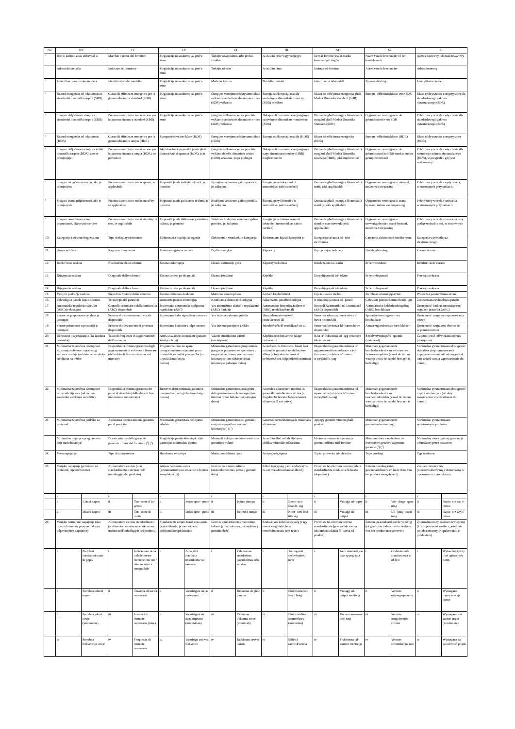| No. | HR | | IT | | LV | | LT | | HU | | MT | | NL | | PL | |
| --- | --- | --- | --- | --- | --- | --- | --- | --- | --- | --- | --- | --- | --- | --- | --- | --- |
| <sup>1</sup> | Ime ili zaštitni znak dobavljač a | | Marchio o nome del fornitore | | Piegādātāja nosaukums vai preču zīme | | Tiekėjo pavadinimas arba prekės ženklas | | A szállító neve vagy védjegye | | Isem il-fornitur jew il-marka kummerċjali tiegħu | | Naam van de leverancier of het handelsmerk | | Nazwa dostawcy lub znak towarowy | |
| | Adresa dobavljača | | Indirizzo del fornitore | | Piegādātāja nosaukums vai preču zīme | | Tiekėjo adresas | | A szállító címe | | Indirizz tal-fornitur | | Adres van de leverancier | | Adres dostawcy | |
| <sup>2</sup> | Identifikacijska oznaka modela | | Identificativo del modello | | Piegādātāja nosaukums vai preču zīme | | Modelio žymuo | | Modellazonosító | | Identifikatur tal-mudell | | Typeaanduiding | | Identyfikator modelu | |
| <sup>3</sup> | Razred energetske uč inkovitosti za standardni dinamički raspon (SDR) | | Classe di efficienza energetica per la gamma dinamica standard (SDR) | | Piegādātāja nosaukums vai preču zīme | | Energijos vartojimo efektyvumo klasė veikiant standartinės dinaminės srities (SDR) veiksena | | Energiahatékonysági osztály szabványos dinamikatartomá ny (SDR) esetében | | Klassi tal-effiċjenza enerġetika għall-Medda Dinamika standard (SDR) | | Energie- efficiëntieklasse voor SDR | | Klasa efektywności energetycznej dla standardowego zakresu dynamicznego (SDR) | |
| <sup>4</sup> | Snaga u uključenom stanju za standardni dinamički raspon (SDR) | | Potenza assorbita in modo acceso per la gamma dinamica standard (SDR) | | Piegādātāja nosaukums vai preču zīme | | Įjungties veiksenos galios poreikis veikiant standartinės dinaminės srities (SDR) veiksena | | Bekapcsolt üzemmód energiaigénye szabványos dinamikatartományban (SDR) | | Domanda għall- enerġija fil-modalità mixgħul għall-Medda Dinamika Standard (SDR) | | Opgenomen vermogen in de gebruiksstand voor SDR | | Pobór mocy w trybie włą czenia dla standardowego zakresu dynamicznego (SDR) | |
| <sup>5</sup> | Razred energetske uč inkovitosti (HDR) | | Classe di efficienza energetica per la gamma dinamica ampia (HDR) | | Energoefektivitātes klase ( HDR ) | | Energijos vartojimo efektyvumo klasė (HDR) | | Energiahatékonysági osztály (HDR) | | Klassi tal-effiċjenza enerġetika (HDR) | | Energie- efficiëntieklasse (HDR) | | Klasa efektywności energetycznej (HDR) | |
| <sup>6</sup> | Snaga u uključenom stanju za veliki dinamički raspon (HDR), ako se primjenjuje. | | Potenza assorbita in modo acceso per la gamma dinamica ampia (HDR), se pertinente | | Aktīvā režīmā pieprasītā jauda plašā dinamiskajā diapazonā ( HDR ), ja ir | | Įjungties veiksenos galios poreikis veikiant didelės dinaminės srities (HDR) veiksena, jeigu ji įdiegta | | Bekapcsolt üzemmód energiaigénye nagy dinamikatartomány (HDR) megléte esetén | | Domanda għall- enerġija fil-modalità mixgħul għall-Medda Dinamika Qawwija (HDR), jekk implimentat | | Opgenomen vermogen in de gebruiksstand in HDR-modus, indien geïmplementeerd | | Pobór mocy w trybie włą czenia dla szerokiego zakresu dynamicznego (HDR), w przypadku gdy jest realizowany. | |
| <sup>7</sup> | Snaga u isključenom stanju, ako je primjenjivo | | Potenza assorbita in modo spento, se applicabile | | Pieprasītā jauda izslēgtā režīm ā, ja piemēro | | Išjungties veiksenos galios poreikis, jei taikytina | | Energiaigény kikapcsolt ü zemmódban (adott esetben) | | Domanda għall- enerġija fil-modalità mitfi, jekk applikabbli | | Opgenomen vermogen in uitstand, indien van toepassing | | Pobór mocy w trybie wyłą czenia, w stosownych przypadkach. | |
| <sup>8</sup> | Snaga u stanju pripravnosti, ako je primjenjivo | | Potenza assorbita in modo stand-by, se applicabile | | Pieprasītā jauda gaidstāves re žīmā, ja piemēro | | Budėjimo veiksenos galios poreikis, jei taikytina | | Energiaigény készenléti ü zemmódban (adott esetben) | | Domanda għall- enerġija fil-modalità standby, jekk applikabbli | | Opgenomen vermogen in stand-bystand, indien van toepassing | | Pobór mocy w trybie czuwania, w stosownych przypadkach. | |
| <sup>9</sup> | Snaga u umreženom stanju pripravnosti, ako je primjenjivo | | Potenza assorbita in modo stand-by in rete, se applicabile | | Pieprasītā jauda tīklierosas gaidstāves režīmā, ja piemēro | | Tinklinės budėjimo veiksenos galios poreikis, jei taikytina | | Energiaigény hálózatvezérelt készenléti üzemmódban (adott esetben) | | Domanda għall- enerġija fil-modalità standby man-netwerk, jekk applikabbli | | Opgenomen vermogen in netwerkgebonden stand-bystand, indien van toepassing | | Pobór mocy w trybie czuwania przy podłączeniu do sieci, w stosownych | |
| 10. | Kategorija elektroničkog zaslona | | Tipo di display elettronico | | Elektroniskā displeja kategorija | | Elektroninio vaizduoklio kategorija | | Elektronikus kijelző kategóriá ja | | Kategorija tal-unità tal- wiri elettronika | | Categorie elektronisch beeldscherm | | Kategoria wyświetlacza elektronicznego | |
| 11. | Omjer veličine | | Rapporto dimensioni | | Platuma/augstuma samērs | | Dydžio santykis | | Képarány | | Il-proporzjon tad-daqs | | Beeldverhouding | | Format obrazu | |
| 12. | Razlučivost zaslona | | Risoluzione dello schermo | | Ekrāna izšķirtspēja | | Ekrano skiriamoji geba | | Képernyőfelbontás | | Riżoluzzjoni tal-iskrin | | Schermresolutie | | Rozdzielczość ekranu | |
| 13. | Dijagonala zaslona | | Diagonale dello schermo | | Ekrāna izmērs pa diagonāli | | Ekrano įstrižainė | | Képátló | | Daqs dijagonali tal- iskrin | | Schermdiagonaal | | Przekątna ekranu | |
| 14. | Dijagonala zaslona | | Diagonale dello schermo | | Ekrāna izmērs pa diagonāli | | Ekrano įstrižainė | | Képátló | | Daqs dijagonali tal- iskrin | | Schermdiagonaal | | Przekątna ekranu | |
| 15. | Vidljivo područje zaslona | | Superficie visibile dello schermo | | Ekrāna redzamais laukums | | Matomas ekrano plotas | | Látható kijelzőfelület | | Erja tal-iskrin viżibbli | | Zichtbaar schermoppervlak | | Widoczna powierzchnia ekranu | |
| 16. | Tehnologija panela koja se koristi | | Tecnologia del pannello | | Izmantotā paneļu tehnoloģija | | Naudojama ekrano technologija | | Alkalmazott paneltechnológia | | It-teknoloġija użata tal- panell | | Gebruikte platteschermtechnolo- gie | | Zastosowana technologia panelu | |
| 17. | Automatska regulacija svjetline (ABC) je dostupna | | Controllo automatico della luminosità (ABC) disponibile | | Ir pieejama automātiska spilgtuma regulēšana ( ABC ) | | Yra automatinio skaisčio reguliavimo (ABC) funkcija | | Automatikus fényerőszabályoz ó (ABC) rendelkezésre áll | | Kontroll Awtomatiku tal-Luminożità (ABC) disponibbli | | Automatische helderheidsregeling (ABC) beschikbaar | | Dostępność funkcji automatycznej regulacji jasno ści (ABC) | |
| 18. | Senzor za prepoznavanje glasa je dostupan | | Sensore di riconoscimento vocale disponibile | | Ir pieejams balss atpazīšanas sensors | | Yra balso atpažinimo jutiklis | | Hangfelismerő érzékelő rendelkezésre áll | | Senser ta' rikonoxximent tal-vu ċi huwa disponibbli | | Spraakherkenningssen- sor beschikbaar | | Dostępność czujnika rozpoznawania mowy | |
| 19. | Senzor prisutnosti u prostoriji je dostupan | | Sensore di rilevamento di presenza disponibile | | Ir pieejams klātbūtnes telpā sensors | | Yra buvimo patalpoje jutiklis | | Jelenlétérzékelő rendelkezé sre áll | | Senser tal-preżenza fil- kamra huwa disponibbli | | Aanwezigheidssensor beschikbaar | | Dostępność czujników obecno ści w pomieszczeniu | |
| 20. | Učestalost osvježavanja slike (zadana postavka) | | Tasso di frequenza di aggiornamento dell'immagine | | Attēla atsvaidzes intensitāte (parastā konfigurācija) | | Vaizdo atnaujinimo dažnis (nustatytasis) | | Képfrissítési frekvencia (alapé rtelmezett) | | Rata ta' frekwenza tal- aġġ ornament tal- immaġni | | Beeldverversingsfre- quentie (standaard) | | Częstotliwość odświeżania obrazu (domyślna) | |
| 21. | Minimalna zajamčena dostupnost ažuriranja softvera i ugrađenog softvera uređaja (od datuma završetka stavljanja na tržište | | Disponibilità minima garantita degli aggiornamenti di software e firmware (dalla data di fine immissione sul mercato) | | Programmatūras un aparā tprogrammatūras atjauninā jumu minimālā garantētā pieejamība (no tirgū laišanas beigu dienas) | | Minimalus garantuotas programinės įrangos ir programinės aparatinės į rangos atnaujinimų prieinamumo laikotarpis (nuo tiekimo rinkai laikotarpio pabaigos datos) | | A szoftver- és firmware- frissít ések minimális garantált rendelkezésre állása (a forgalomba hozatal befejezésé nek időpontjától számítva) | | Disponibbiltà garantita minima ta' aġġornamenti tas- software u tal-firmware (mid-data ta' tmiem it-tqegħid fis-suq | | Minimale gegarandeerde beschikbaarheid van software- en firmware-updates (vanaf de datum waarop het in de handel brengen is beëindigd) | | Minimalna gwarantowana dostępność aktualizacji oprogramowania i oprogramowania ukł adowego (od daty zakoń czenia wprowadzania do obrotu) | |
| 22. | Minimalna zajamčena dostupnost rezervnih dijelova (od datuma završetka stavljanja na tržište) | | Disponibilità minima garantita dei pezzi di ricambio (dalla data di fine immissione sul mercato) | | Rezerves daļu minimālā garantētā pieejamība (no tirgū laišanas beigu dienas) | | Minimalus garantuotas atsarginių dalių prieinamumo laikotarpis (nuo tiekimo rinkai laikotarpio pabaigos datos) | | A tartalék alkatrészek minimá lis garantált rendelkezésre áll ása (a forgalomba hozatal befejezésének időpontjától szá mítva) | | Disponibbiltà garantita minima tal-ispare parts (mid-data ta' tmiem it-tqegħid fis-suq) | | Minimale gegarandeerde beschikbaarheid van reserveonderdelen (vanaf de datum waarop het in de handel brengen is beëindigd) | | Minimalna gwarantowana dostępność części zamiennych (od daty zakończenia wprowadzania do obrotu) | |
| 23. | Minimalna zajamčena podrška za proizvod | | Assistenza tecnica minima garantita per il prodotto | | Minimālais garantētais raž ojumu atbalsts | | Minimalus garantuotas su gaminiu susijusios pagalbos teikimo laikotarpis (<sup>1</sup>) (<sup>2</sup>) | | Garantált terméktámogatás minimális időtartama | | Appoġġ garantit minimu għall-prodott | | Minimale gegarandeerde productondersteuning | | Minimalne gwarantowane serwisowanie produktu | |
| | Minimalno trajanje općeg jamstva koje nudi dobavljač | | Durata minima della garanzia generale offerta dal fornitore (<sup>1</sup>) (<sup>2</sup>) | | Piegādātāja piedāvātās vispār ējās garantijas minimālais ilgums | | Minimali tiekėjo suteiktos bendrosios garantijos trukmė | | A szállító által vállalt általános jótállás minimális időtartama | | Id-durata minima tal-garanzija ġenerali offruta mill-fornitur | | Minimumduur van de door de leverancier geboden algemene garantie (<sup>1</sup>) (<sup>2</sup>) | | Minimalny okres ogólnej gwarancji oferowanej przez dostawcę | |
| 24. | Vrsta napajanja | | Tipo di alimentatore | | Barošanas avota tips | | Maitinimo šaltinio tipas | | A tápegység típusa | | Tip ta' provvista tal- elettriku | | Type voeding | | Typ zasilacza: | |
| 25. | Vanjsko napajanje (priloženo uz proizvod, nije normirano) | | Alimentatore esterno (non standardizzato e incluso nell' imballaggio del prodotto) | | Ārējais barošanas avots (nestandartizēts un iekļauts ra žojuma komplektācijā) | | Išorinis maitinimo šaltinis (nestandartizuotas, įdėtas į gaminio dėžę) | | Külső tápegység (nem szabvá nyos, és a termékdobozban tal álható) | | Provvista tal-elettriku esterna (mhux standardizzata u inkluż a fil-kaxxa tal-prodott) | | Externe voeding (niet-gestandaardiseerd en in de doos van het product meegeleverd) | | Zasilacz zewnętrzny (nieznormalizowany i dostarczony w opakowaniu z produktem) | |
| | i | | i | | i | | i | | i | | i | | i | | i | |
| | ii | Ulazni napon | ii | Ten- sione d' in- gresso | ii | Ieejas sprie- gums | ii | Įėjimo įtampa | ii | Beme- neti feszült- ség | ii | Vultaġġ tal- input | ii | Voe- dings- span- ning | ii | Napię- cie wej ś- ciowe |
| | iii | Izlazni napon | iii | Ten- sione di uscita | iii | Izejas sprie- gums | iii | Išėjimo į tampa | iii | Kime- neti fesz ült- ség | iii | Vultaġġ tal- output | iii | Uit- gang- sspan- ning | iii | Napię- cie wyj ś- ciowe |
| 26. | Vanjsko normirano napajanje (ako nije priloženo uz proizvod, drugo odgovarajuće napajanje) | | Alimentatore esterno standardizzato (o alimentatore esterno adatto se non incluso nell'imballaggio del prodotto) | | Standartizēts ārējais baroš anas avots (vai atbilstošs, ja nav iekļauts ražojuma komplektācijā) | | Išorinis standartizuotas maitinimo šaltinis (arba tinkamas, jei neįdėtas į gaminio dėžę) | | Szabványos külső tápegység (vagy annak megfelelő, ha a termékdoboznak nem része) | | Provvista tal-elettriku esterna standardizzata (jew waħda xierqa jekk mhux inkluża fil-kaxxa tal-prodott) | | Externe gestandaardiseerde voeding (of geschikte indien niet in de doos van het product meegeleverd) | | Znormalizowany zasilacz zewnętrzny (lub odpowiedni zasilacz, jeżeli nie jest dostarczony w opakowaniu z produktem) | |
| | i | Podržani standardni naziv ili popis | i | Indicazione della o delle norme tecniche con cui l' alimentatore è compatibile | i | Atbalstītā standarta nosaukums vai saraksts | i | Palaikomas standartinis pavadinimas arba sąrašas | i | Támogatott szabvány(ok) neve | i | Isem standard jew lista appoġ ġata | i | Ondersteunde standaardnaa m of lijst | i | Wykaz lub tytuły obsł ugiwanych norm |
| | ii | Potreban izlazni napon | ii | Tensione di uscita necessaria | ii | Vajadzīgais izejas spriegums | ii | Reikiama išė jimo įtampa | ii | Előírt kimeneti feszü ltség | ii | Vultaġġ tal-output meħtie ġ | ii | Vereiste uitgangsspann in | ii | Wymagane napięcie wyjś ciowe |
| | iii | Potrebna jakost struje (minimalna) | iii | Intensità di corrente necessaria (min.) | iii | Vajadzīgais str āvas stiprums (minimālais) | iii | Reikiama tiekiama srovė (minimali) | iii | Előírt szállított áramerősség (minimum) | iii | Kurrent imwassal meħ tieġ | iii | Vereiste aangeleverde stroom | iii | Wymagane nat ężenie prądu (minimalne) |
| | iv | Potrebna frekvencija struje | iv | Frequenza di corrente necessaria | iv | Vajadzīgā strā vas frekvence | iv | Reikiamas srovės dažnis | iv | Előírt á ramfrekvencia | iv | Frekwenza tal-kurrent meħtie ġa | iv | Vereiste stroomfreque ntie | iv | Wymagana cz ęstotliwość pr ądu |